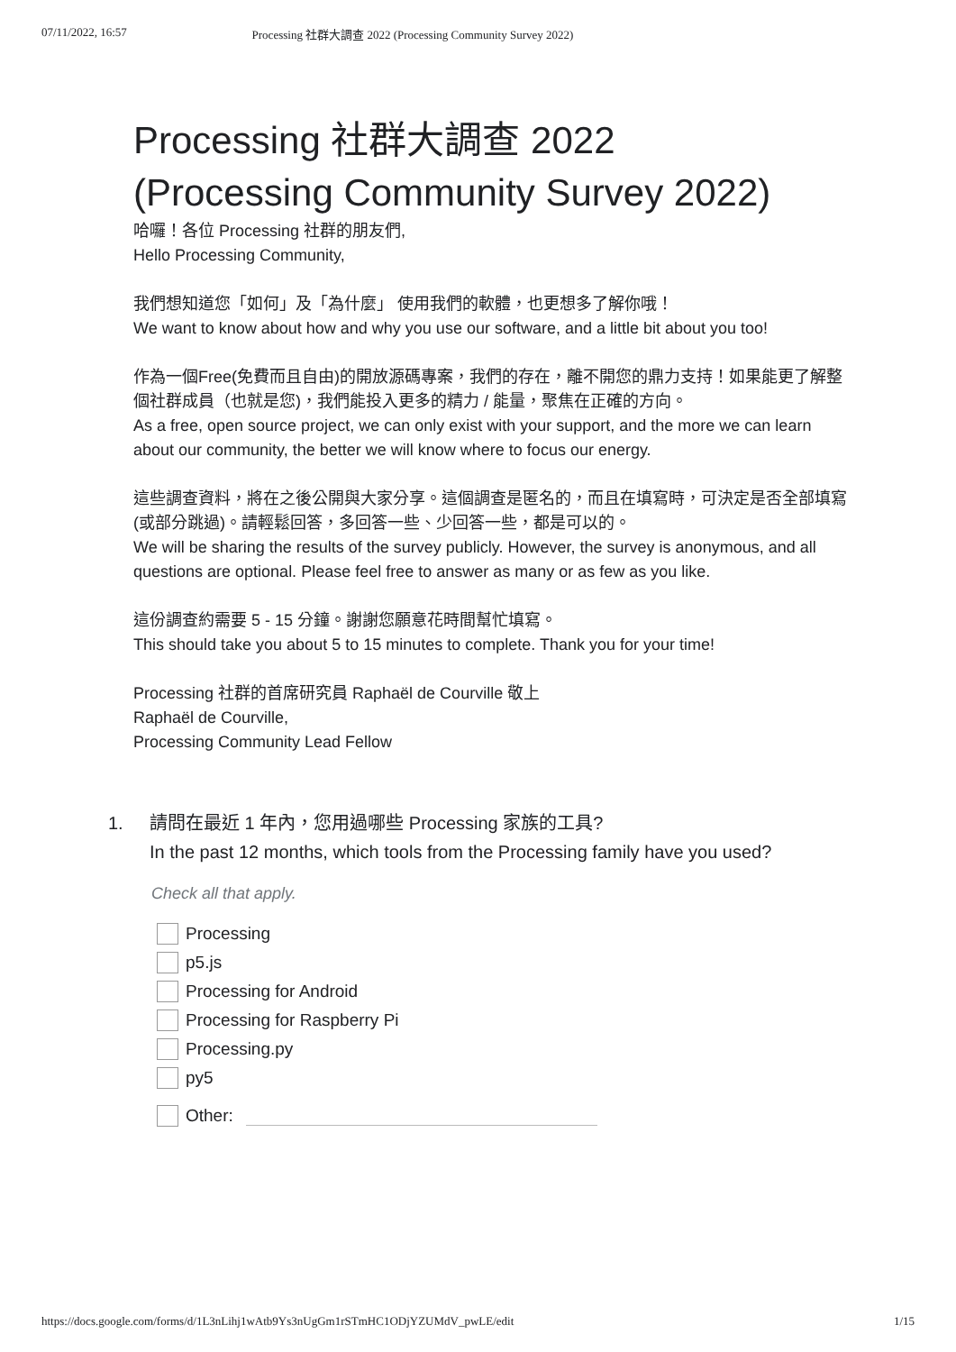07/11/2022, 16:57 Processing 社群大調查 2022 (Processing Community Survey 2022)
Processing 社群大調查 2022
(Processing Community Survey 2022)
哈囉！各位 Processing 社群的朋友們,
Hello Processing Community,
我們想知道您「如何」及「為什麼」 使用我們的軟體，也更想多了解你哦！
We want to know about how and why you use our software, and a little bit about you too!
作為一個Free(免費而且自由)的開放源碼專案，我們的存在，離不開您的鼎力支持！如果能更了解整個社群成員（也就是您)，我們能投入更多的精力 / 能量，聚焦在正確的方向。
As a free, open source project, we can only exist with your support, and the more we can learn about our community, the better we will know where to focus our energy.
這些調查資料，將在之後公開與大家分享。這個調查是匿名的，而且在填寫時，可決定是否全部填寫(或部分跳過)。請輕鬆回答，多回答一些、少回答一些，都是可以的。
We will be sharing the results of the survey publicly. However, the survey is anonymous, and all questions are optional. Please feel free to answer as many or as few as you like.
這份調查約需要 5 - 15 分鐘。謝謝您願意花時間幫忙填寫。
This should take you about 5 to 15 minutes to complete. Thank you for your time!
Processing 社群的首席研究員 Raphaël de Courville 敬上
Raphaël de Courville,
Processing Community Lead Fellow
1. 請問在最近 1 年內，您用過哪些 Processing 家族的工具?
In the past 12 months, which tools from the Processing family have you used?
Check all that apply.
Processing
p5.js
Processing for Android
Processing for Raspberry Pi
Processing.py
py5
Other:
https://docs.google.com/forms/d/1L3nLihj1wAtb9Ys3nUgGm1rSTmHC1ODjYZUMdV_pwLE/edit 1/15